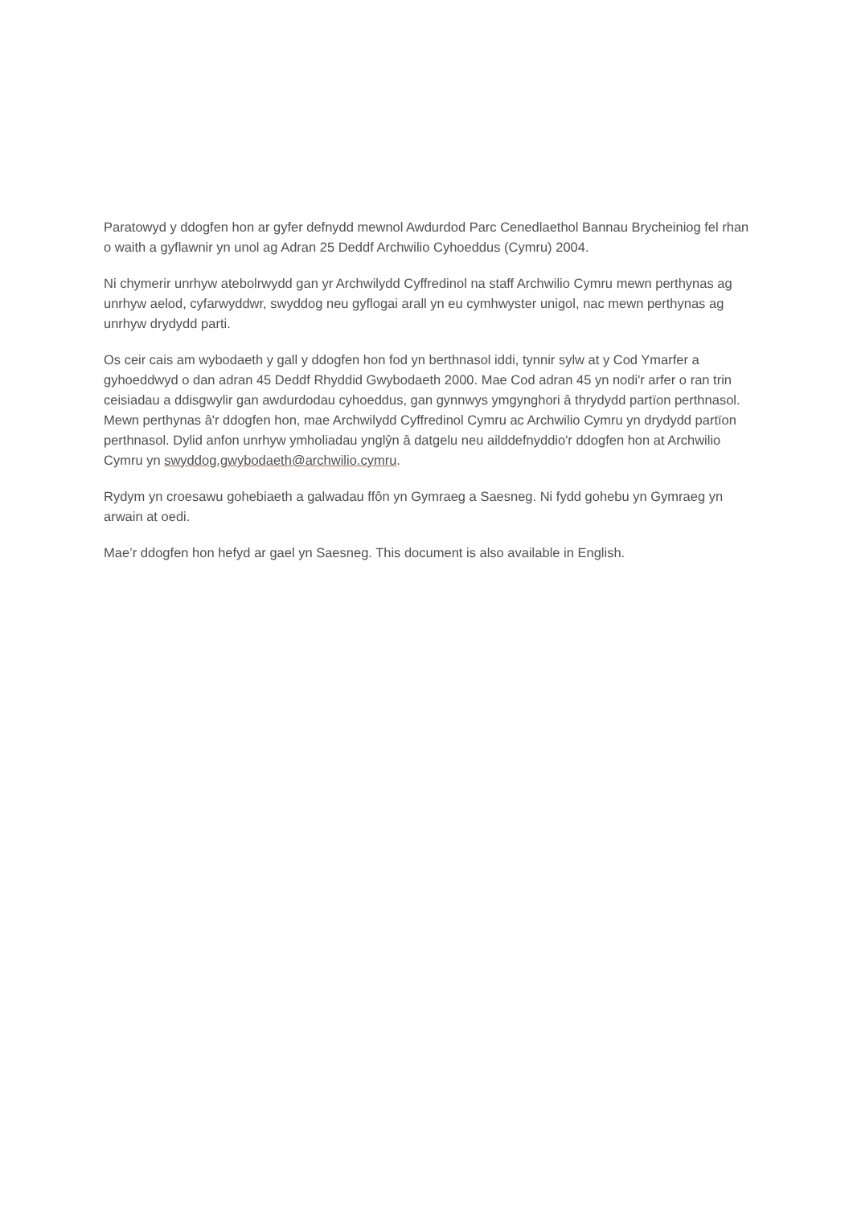Paratowyd y ddogfen hon ar gyfer defnydd mewnol Awdurdod Parc Cenedlaethol Bannau Brycheiniog fel rhan o waith a gyflawnir yn unol ag Adran 25 Deddf Archwilio Cyhoeddus (Cymru) 2004.
Ni chymerir unrhyw atebolrwydd gan yr Archwilydd Cyffredinol na staff Archwilio Cymru mewn perthynas ag unrhyw aelod, cyfarwyddwr, swyddog neu gyflogai arall yn eu cymhwyster unigol, nac mewn perthynas ag unrhyw drydydd parti.
Os ceir cais am wybodaeth y gall y ddogfen hon fod yn berthnasol iddi, tynnir sylw at y Cod Ymarfer a gyhoeddwyd o dan adran 45 Deddf Rhyddid Gwybodaeth 2000. Mae Cod adran 45 yn nodi'r arfer o ran trin ceisiadau a ddisgwylir gan awdurdodau cyhoeddus, gan gynnwys ymgynghori â thrydydd partïon perthnasol. Mewn perthynas â'r ddogfen hon, mae Archwilydd Cyffredinol Cymru ac Archwilio Cymru yn drydydd partïon perthnasol. Dylid anfon unrhyw ymholiadau ynglŷn â datgelu neu ailddefnyddio'r ddogfen hon at Archwilio Cymru yn swyddog.gwybodaeth@archwilio.cymru.
Rydym yn croesawu gohebiaeth a galwadau ffôn yn Gymraeg a Saesneg. Ni fydd gohebu yn Gymraeg yn arwain at oedi.
Mae’r ddogfen hon hefyd ar gael yn Saesneg. This document is also available in English.